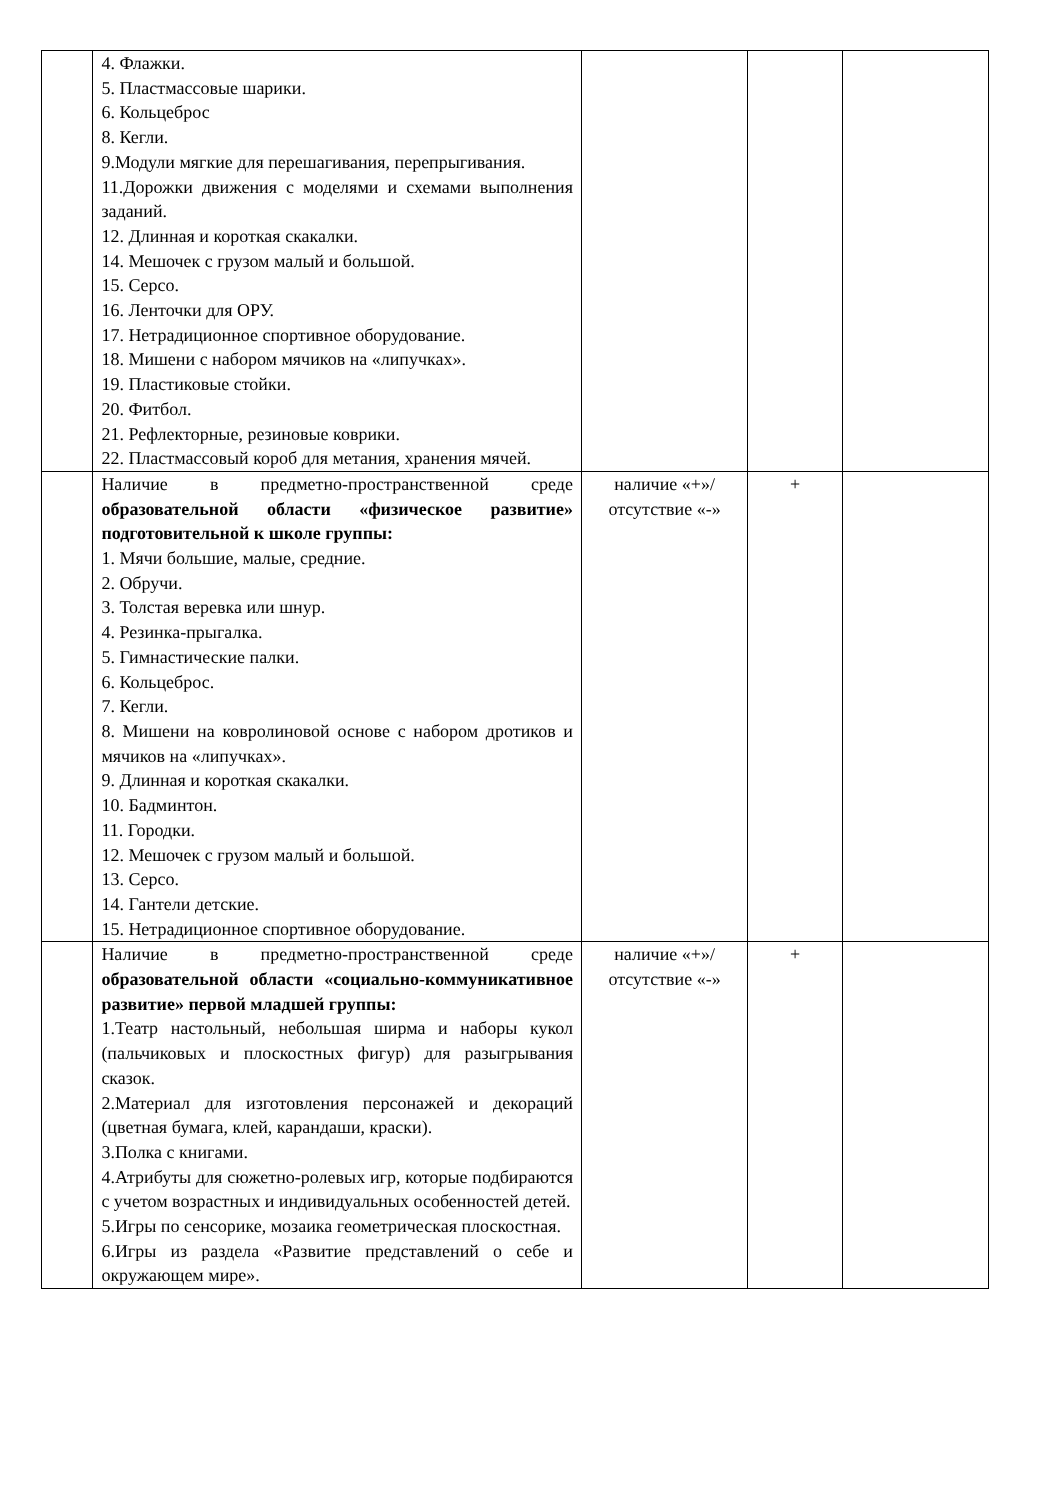| | 4. Флажки. 5. Пластмассовые шарики. 6. Кольцеброс 8. Кегли. 9.Модули мягкие для перешагивания, перепрыгивания. 11.Дорожки движения с моделями и схемами выполнения заданий. 12. Длинная и короткая скакалки. 14. Мешочек с грузом малый и большой. 15. Серсо. 16. Ленточки для ОРУ. 17. Нетрадиционное спортивное оборудование. 18. Мишени с набором мячиков на «липучках». 19. Пластиковые стойки. 20. Фитбол. 21. Рефлекторные, резиновые коврики. 22. Пластмассовый короб для метания, хранения мячей. | | | |
| | Наличие в предметно-пространственной среде образовательной области «физическое развитие» подготовительной к школе группы: 1. Мячи большие, малые, средние. 2. Обручи. 3. Толстая веревка или шнур. 4. Резинка-прыгалка. 5. Гимнастические палки. 6. Кольцеброс. 7. Кегли. 8. Мишени на ковролиновой основе с набором дротиков и мячиков на «липучках». 9. Длинная и короткая скакалки. 10. Бадминтон. 11. Городки. 12. Мешочек с грузом малый и большой. 13. Серсо. 14. Гантели детские. 15. Нетрадиционное спортивное оборудование. | наличие «+»/ отсутствие «-» | + | |
| | Наличие в предметно-пространственной среде образовательной области «социально-коммуникативное развитие» первой младшей группы: 1.Театр настольный, небольшая ширма и наборы кукол (пальчиковых и плоскостных фигур) для разыгрывания сказок. 2.Материал для изготовления персонажей и декораций (цветная бумага, клей, карандаши, краски). 3.Полка с книгами. 4.Атрибуты для сюжетно-ролевых игр, которые подбираются с учетом возрастных и индивидуальных особенностей детей. 5.Игры по сенсорике, мозаика геометрическая плоскостная. 6.Игры из раздела «Развитие представлений о себе и окружающем мире». | наличие «+»/ отсутствие «-» | + | |